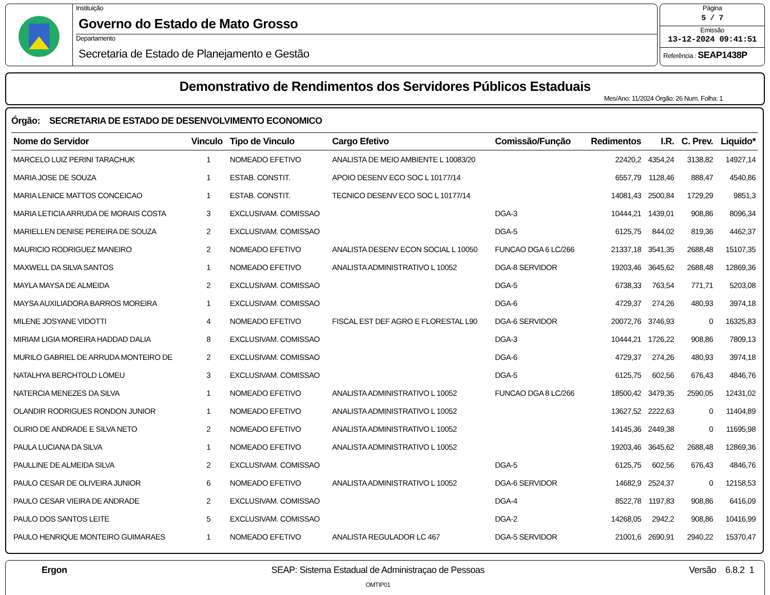Instituição
Governo do Estado de Mato Grosso
Departamento
Secretaria de Estado de Planejamento e Gestão
Página
5 / 7
Emissão
13-12-2024 09:41:51
Referência : SEAP1438P
Demonstrativo de Rendimentos dos Servidores Públicos Estaduais
Mes/Ano: 11/2024 Órgão: 26 Num. Folha: 1
Órgão: SECRETARIA DE ESTADO DE DESENVOLVIMENTO ECONOMICO
| Nome do Servidor | Vinculo | Tipo de Vinculo | Cargo Efetivo | Comissão/Função | Redimentos | I.R. | C. Prev. | Liquido* |
| --- | --- | --- | --- | --- | --- | --- | --- | --- |
| MARCELO LUIZ PERINI TARACHUK | 1 | NOMEADO EFETIVO | ANALISTA DE MEIO AMBIENTE L 10083/20 | | 22420,2 | 4354,24 | 3138,82 | 14927,14 |
| MARIA JOSE DE SOUZA | 1 | ESTAB. CONSTIT. | APOIO DESENV ECO SOC L 10177/14 | | 6557,79 | 1128,46 | 888,47 | 4540,86 |
| MARIA LENICE MATTOS CONCEICAO | 1 | ESTAB. CONSTIT. | TECNICO DESENV ECO SOC L 10177/14 | | 14081,43 | 2500,84 | 1729,29 | 9851,3 |
| MARIA LETICIA ARRUDA DE MORAIS COSTA | 3 | EXCLUSIVAM. COMISSAO | | DGA-3 | 10444,21 | 1439,01 | 908,86 | 8096,34 |
| MARIELLEN DENISE PEREIRA DE SOUZA | 2 | EXCLUSIVAM. COMISSAO | | DGA-5 | 6125,75 | 844,02 | 819,36 | 4462,37 |
| MAURICIO RODRIGUEZ MANEIRO | 2 | NOMEADO EFETIVO | ANALISTA DESENV ECON SOCIAL L 10050 | FUNCAO DGA 6 LC/266 | 21337,18 | 3541,35 | 2688,48 | 15107,35 |
| MAXWELL DA SILVA SANTOS | 1 | NOMEADO EFETIVO | ANALISTA ADMINISTRATIVO L 10052 | DGA-8 SERVIDOR | 19203,46 | 3645,62 | 2688,48 | 12869,36 |
| MAYLA MAYSA DE ALMEIDA | 2 | EXCLUSIVAM. COMISSAO | | DGA-5 | 6738,33 | 763,54 | 771,71 | 5203,08 |
| MAYSA AUXILIADORA BARROS MOREIRA | 1 | EXCLUSIVAM. COMISSAO | | DGA-6 | 4729,37 | 274,26 | 480,93 | 3974,18 |
| MILENE JOSYANE VIDOTTI | 4 | NOMEADO EFETIVO | FISCAL EST DEF AGRO E FLORESTAL L90 | DGA-6 SERVIDOR | 20072,76 | 3746,93 | 0 | 16325,83 |
| MIRIAM LIGIA MOREIRA HADDAD DALIA | 8 | EXCLUSIVAM. COMISSAO | | DGA-3 | 10444,21 | 1726,22 | 908,86 | 7809,13 |
| MURILO GABRIEL DE ARRUDA MONTEIRO DE | 2 | EXCLUSIVAM. COMISSAO | | DGA-6 | 4729,37 | 274,26 | 480,93 | 3974,18 |
| NATALHYA BERCHTOLD LOMEU | 3 | EXCLUSIVAM. COMISSAO | | DGA-5 | 6125,75 | 602,56 | 676,43 | 4846,76 |
| NATERCIA MENEZES DA SILVA | 1 | NOMEADO EFETIVO | ANALISTA ADMINISTRATIVO L 10052 | FUNCAO DGA 8 LC/266 | 18500,42 | 3479,35 | 2590,05 | 12431,02 |
| OLANDIR RODRIGUES RONDON JUNIOR | 1 | NOMEADO EFETIVO | ANALISTA ADMINISTRATIVO L 10052 | | 13627,52 | 2222,63 | 0 | 11404,89 |
| OLIRIO DE ANDRADE E SILVA NETO | 2 | NOMEADO EFETIVO | ANALISTA ADMINISTRATIVO L 10052 | | 14145,36 | 2449,38 | 0 | 11695,98 |
| PAULA LUCIANA DA SILVA | 1 | NOMEADO EFETIVO | ANALISTA ADMINISTRATIVO L 10052 | | 19203,46 | 3645,62 | 2688,48 | 12869,36 |
| PAULLINE DE ALMEIDA SILVA | 2 | EXCLUSIVAM. COMISSAO | | DGA-5 | 6125,75 | 602,56 | 676,43 | 4846,76 |
| PAULO CESAR DE OLIVEIRA JUNIOR | 6 | NOMEADO EFETIVO | ANALISTA ADMINISTRATIVO L 10052 | DGA-6 SERVIDOR | 14682,9 | 2524,37 | 0 | 12158,53 |
| PAULO CESAR VIEIRA DE ANDRADE | 2 | EXCLUSIVAM. COMISSAO | | DGA-4 | 8522,78 | 1197,83 | 908,86 | 6416,09 |
| PAULO DOS SANTOS LEITE | 5 | EXCLUSIVAM. COMISSAO | | DGA-2 | 14268,05 | 2942,2 | 908,86 | 10416,99 |
| PAULO HENRIQUE MONTEIRO GUIMARAES | 1 | NOMEADO EFETIVO | ANALISTA REGULADOR LC 467 | DGA-5 SERVIDOR | 21001,6 | 2690,91 | 2940,22 | 15370,47 |
Ergon SEAP: Sistema Estadual de Administraçao de Pessoas
OMTIP01
Versão 6.8.2 1